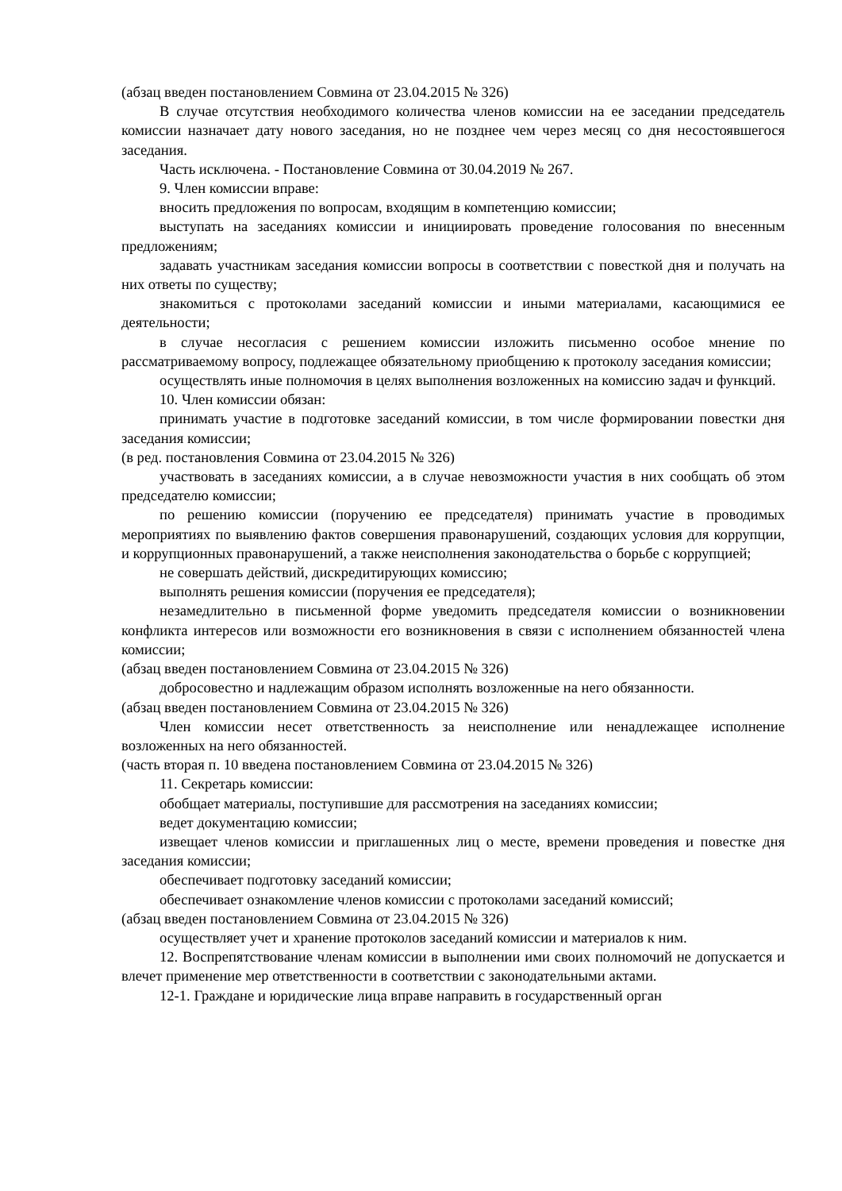(абзац введен постановлением Совмина от 23.04.2015 № 326)
В случае отсутствия необходимого количества членов комиссии на ее заседании председатель комиссии назначает дату нового заседания, но не позднее чем через месяц со дня несостоявшегося заседания.
Часть исключена. - Постановление Совмина от 30.04.2019 № 267.
9. Член комиссии вправе:
вносить предложения по вопросам, входящим в компетенцию комиссии;
выступать на заседаниях комиссии и инициировать проведение голосования по внесенным предложениям;
задавать участникам заседания комиссии вопросы в соответствии с повесткой дня и получать на них ответы по существу;
знакомиться с протоколами заседаний комиссии и иными материалами, касающимися ее деятельности;
в случае несогласия с решением комиссии изложить письменно особое мнение по рассматриваемому вопросу, подлежащее обязательному приобщению к протоколу заседания комиссии;
осуществлять иные полномочия в целях выполнения возложенных на комиссию задач и функций.
10. Член комиссии обязан:
принимать участие в подготовке заседаний комиссии, в том числе формировании повестки дня заседания комиссии;
(в ред. постановления Совмина от 23.04.2015 № 326)
участвовать в заседаниях комиссии, а в случае невозможности участия в них сообщать об этом председателю комиссии;
по решению комиссии (поручению ее председателя) принимать участие в проводимых мероприятиях по выявлению фактов совершения правонарушений, создающих условия для коррупции, и коррупционных правонарушений, а также неисполнения законодательства о борьбе с коррупцией;
не совершать действий, дискредитирующих комиссию;
выполнять решения комиссии (поручения ее председателя);
незамедлительно в письменной форме уведомить председателя комиссии о возникновении конфликта интересов или возможности его возникновения в связи с исполнением обязанностей члена комиссии;
(абзац введен постановлением Совмина от 23.04.2015 № 326)
добросовестно и надлежащим образом исполнять возложенные на него обязанности.
(абзац введен постановлением Совмина от 23.04.2015 № 326)
Член комиссии несет ответственность за неисполнение или ненадлежащее исполнение возложенных на него обязанностей.
(часть вторая п. 10 введена постановлением Совмина от 23.04.2015 № 326)
11. Секретарь комиссии:
обобщает материалы, поступившие для рассмотрения на заседаниях комиссии;
ведет документацию комиссии;
извещает членов комиссии и приглашенных лиц о месте, времени проведения и повестке дня заседания комиссии;
обеспечивает подготовку заседаний комиссии;
обеспечивает ознакомление членов комиссии с протоколами заседаний комиссий;
(абзац введен постановлением Совмина от 23.04.2015 № 326)
осуществляет учет и хранение протоколов заседаний комиссии и материалов к ним.
12. Воспрепятствование членам комиссии в выполнении ими своих полномочий не допускается и влечет применение мер ответственности в соответствии с законодательными актами.
12-1. Граждане и юридические лица вправе направить в государственный орган